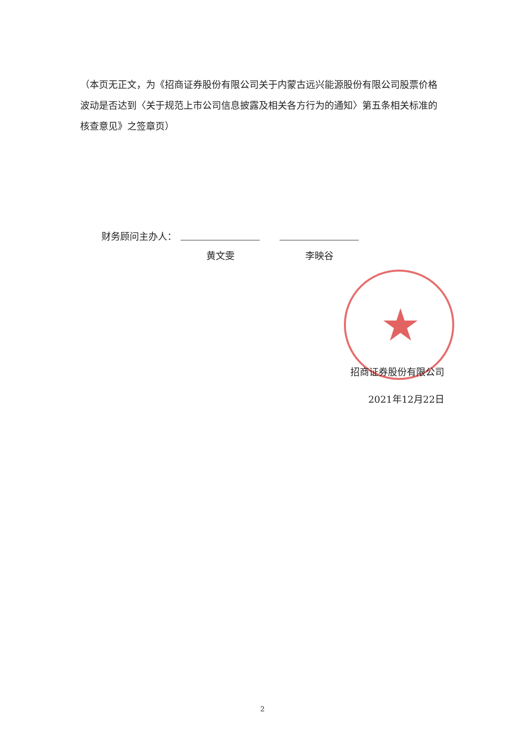（本页无正文，为《招商证券股份有限公司关于内蒙古远兴能源股份有限公司股票价格波动是否达到〈关于规范上市公司信息披露及相关各方行为的通知〉第五条相关标准的核查意见》之签章页）
财务顾问主办人：
黄文雯 李映谷
★
招商证券股份有限公司
2021年12月22日
2